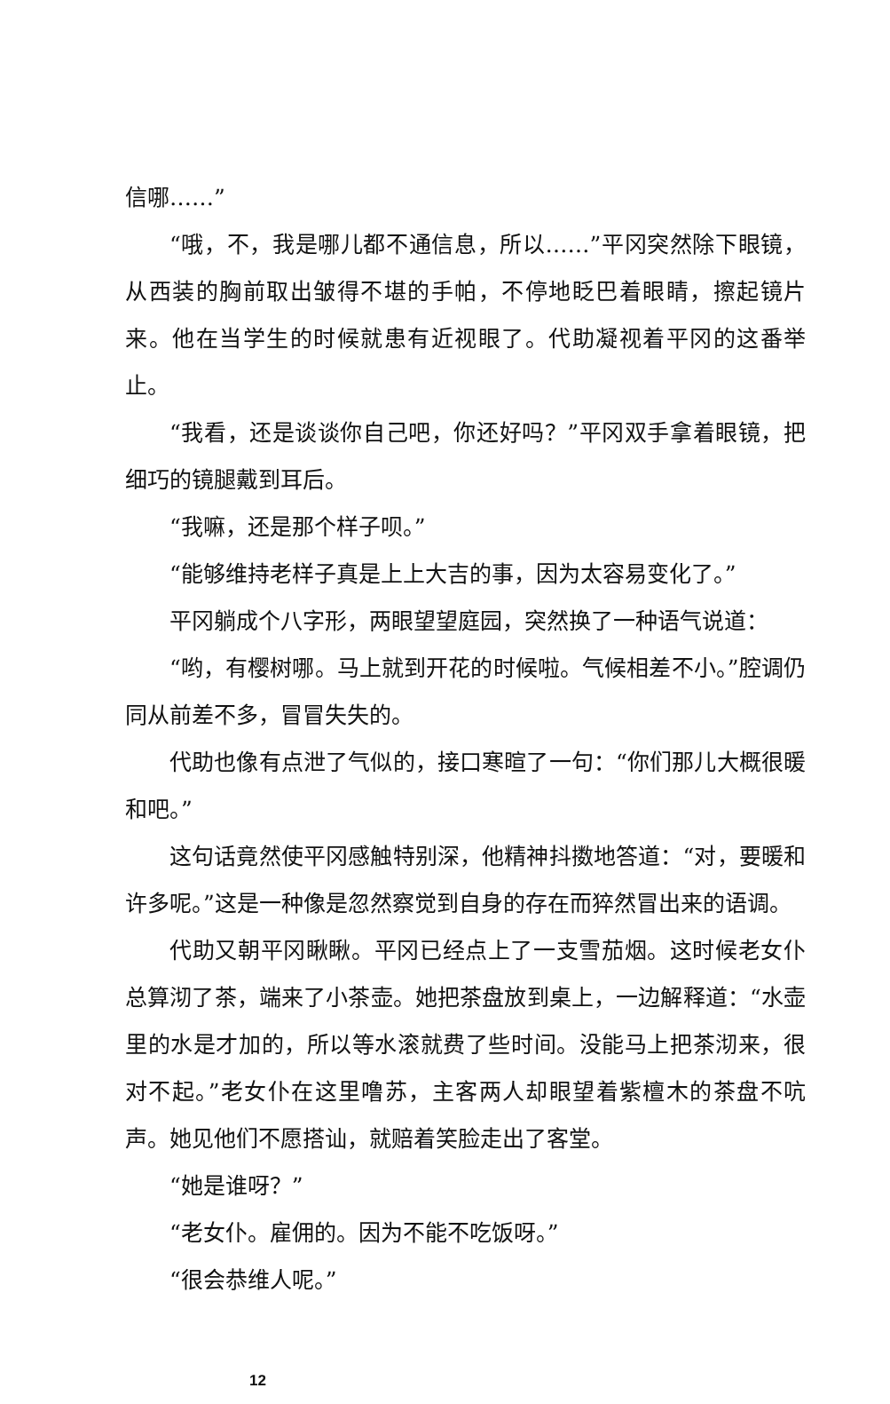信哪……”
“哦，不，我是哪儿都不通信息，所以……”平冈突然除下眼镜，从西装的胸前取出皱得不堪的手帕，不停地眨巴着眼睛，擦起镜片来。他在当学生的时候就患有近视眼了。代助凝视着平冈的这番举止。
“我看，还是谈谈你自己吧，你还好吗？”平冈双手拿着眼镜，把细巧的镜腿戴到耳后。
“我嘛，还是那个样子呗。”
“能够维持老样子真是上上大吉的事，因为太容易变化了。”
平冈躺成个八字形，两眼望望庭园，突然换了一种语气说道：
“哟，有樱树哪。马上就到开花的时候啦。气候相差不小。”腔调仍同从前差不多，冒冒失失的。
代助也像有点泄了气似的，接口寒暄了一句：“你们那儿大概很暖和吧。”
这句话竟然使平冈感触特别深，他精神抖擞地答道：“对，要暖和许多呢。”这是一种像是忽然察觉到自身的存在而猝然冒出来的语调。
代助又朝平冈瞅瞅。平冈已经点上了一支雪茄烟。这时候老女仆总算沏了茶，端来了小茶壶。她把茶盘放到桌上，一边解释道：“水壶里的水是才加的，所以等水滚就费了些时间。没能马上把茶沏来，很对不起。”老女仆在这里噜苏，主客两人却眼望着紫檀木的茶盘不吭声。她见他们不愿搭讪，就赔着笑脸走出了客堂。
“她是谁呀？”
“老女仆。雇佣的。因为不能不吃饭呀。”
“很会恭维人呢。”
12